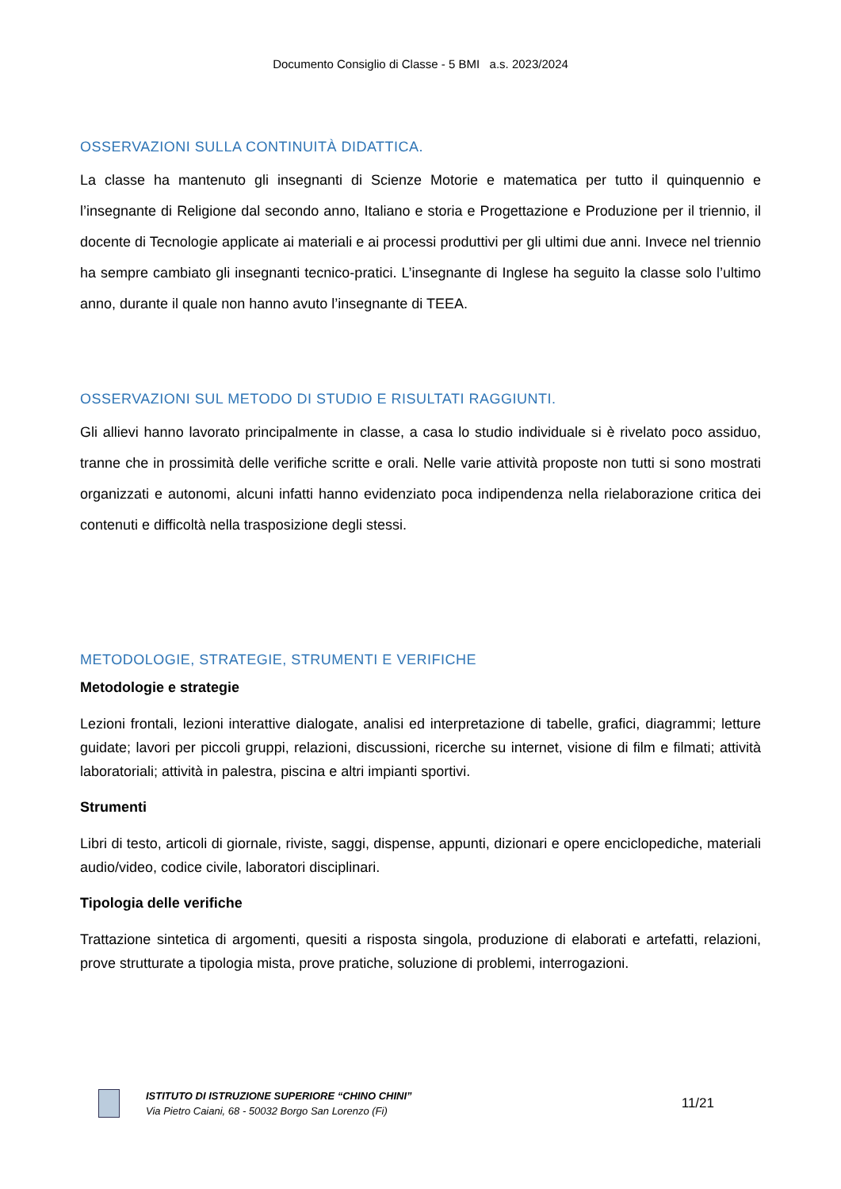Documento Consiglio di Classe - 5 BMI a.s. 2023/2024
OSSERVAZIONI SULLA CONTINUITÀ DIDATTICA.
La classe ha mantenuto gli insegnanti di Scienze Motorie e matematica per tutto il quinquennio e l’insegnante di Religione dal secondo anno, Italiano e storia e Progettazione e Produzione per il triennio, il docente di Tecnologie applicate ai materiali e ai processi produttivi per gli ultimi due anni. Invece nel triennio ha sempre cambiato gli insegnanti tecnico-pratici. L’insegnante di Inglese ha seguito la classe solo l’ultimo anno, durante il quale non hanno avuto l’insegnante di TEEA.
OSSERVAZIONI SUL METODO DI STUDIO E RISULTATI RAGGIUNTI.
Gli allievi hanno lavorato principalmente in classe, a casa lo studio individuale si è rivelato poco assiduo, tranne che in prossimità delle verifiche scritte e orali. Nelle varie attività proposte non tutti si sono mostrati organizzati e autonomi, alcuni infatti hanno evidenziato poca indipendenza nella rielaborazione critica dei contenuti e difficoltà nella trasposizione degli stessi.
METODOLOGIE, STRATEGIE, STRUMENTI E VERIFICHE
Metodologie e strategie
Lezioni frontali, lezioni interattive dialogate, analisi ed interpretazione di tabelle, grafici, diagrammi; letture guidate; lavori per piccoli gruppi, relazioni, discussioni, ricerche su internet, visione di film e filmati; attività laboratoriali; attività in palestra, piscina e altri impianti sportivi.
Strumenti
Libri di testo, articoli di giornale, riviste, saggi, dispense, appunti, dizionari e opere enciclopediche, materiali audio/video, codice civile, laboratori disciplinari.
Tipologia delle verifiche
Trattazione sintetica di argomenti, quesiti a risposta singola, produzione di elaborati e artefatti, relazioni, prove strutturate a tipologia mista, prove pratiche, soluzione di problemi, interrogazioni.
ISTITUTO DI ISTRUZIONE SUPERIORE “CHINO CHINI”
Via Pietro Caiani, 68 - 50032 Borgo San Lorenzo (Fi)
11/21